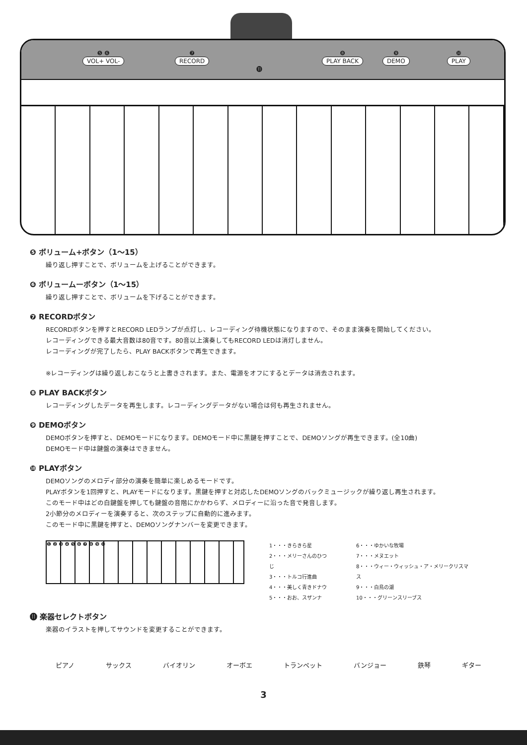❺ ❻
VOL+ VOL-
❼
RECORD
❽
PLAY BACK
❾
DEMO
❿
PLAY
⓫
❺ ボリューム+ボタン（1〜15）
繰り返し押すことで、ボリュームを上げることができます。
❻ ボリュームーボタン（1〜15）
繰り返し押すことで、ボリュームを下げることができます。
❼ RECORDボタン
RECORDボタンを押すとRECORD LEDランプが点灯し、レコーディング待機状態になりますので、そのまま演奏を開始してください。
レコーディングできる最大音数は80音です。80音以上演奏してもRECORD LEDは消灯しません。
レコーディングが完了したら、PLAY BACKボタンで再生できます。
※レコーディングは繰り返しおこなうと上書きされます。また、電源をオフにするとデータは消去されます。
❽ PLAY BACKボタン
レコーディングしたデータを再生します。レコーディングデータがない場合は何も再生されません。
❾ DEMOボタン
DEMOボタンを押すと、DEMOモードになります。DEMOモード中に黒鍵を押すことで、DEMOソングが再生できます。(全10曲)
DEMOモード中は鍵盤の演奏はできません。
❿ PLAYボタン
DEMOソングのメロディ部分の演奏を簡単に楽しめるモードです。
PLAYボタンを1回押すと、PLAYモードになります。黒鍵を押すと対応したDEMOソングのバックミュージックが繰り返し再生されます。
このモード中はどの白鍵盤を押しても鍵盤の音階にかかわらず、メロディーに沿った音で発音します。
2小節分のメロディーを演奏すると、次のステップに自動的に進みます。
このモード中に黒鍵を押すと、DEMOソングナンバーを変更できます。
❶ ❷ ❸ ❹ ❺ ❻ ❼ ❽ ❾ ❿
1・・・きらきら星
2・・・メリーさんのひつじ
3・・・トルコ行進曲
4・・・美しく青きドナウ
5・・・おお、スザンナ
6・・・ゆかいな牧場
7・・・メヌエット
8・・・ウィー・ウィッシュ・ア・メリークリスマス
9・・・白鳥の湖
10・・・グリーンスリーブス
⓫ 楽器セレクトボタン
楽器のイラストを押してサウンドを変更することができます。
ピアノ サックス バイオリン オーボエ トランペット バンジョー 鉄琴 ギター
3